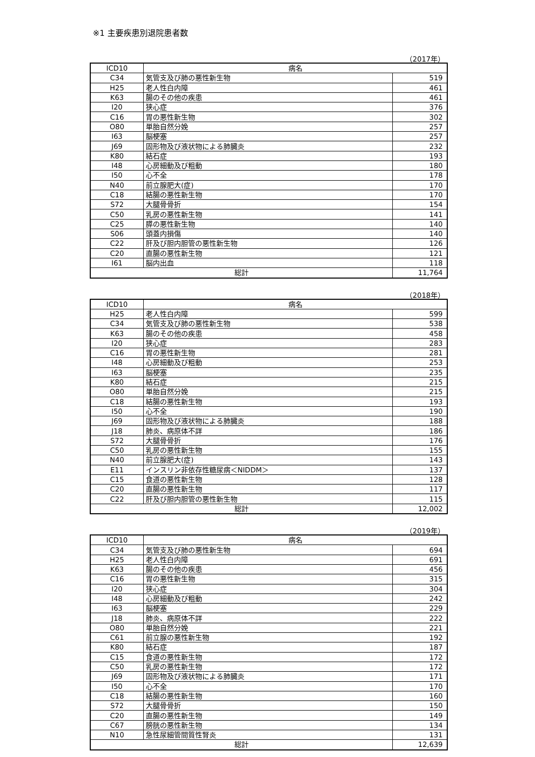※1 主要疾患別退院患者数
（2017年）
| ICD10 | 病名 | |
| --- | --- | --- |
| C34 | 気管支及び肺の悪性新生物 | 519 |
| H25 | 老人性白内障 | 461 |
| K63 | 腸のその他の疾患 | 461 |
| I20 | 狭心症 | 376 |
| C16 | 胃の悪性新生物 | 302 |
| O80 | 単胎自然分娩 | 257 |
| I63 | 脳梗塞 | 257 |
| J69 | 固形物及び液状物による肺臓炎 | 232 |
| K80 | 結石症 | 193 |
| I48 | 心房細動及び粗動 | 180 |
| I50 | 心不全 | 178 |
| N40 | 前立腺肥大(症) | 170 |
| C18 | 結腸の悪性新生物 | 170 |
| S72 | 大腿骨骨折 | 154 |
| C50 | 乳房の悪性新生物 | 141 |
| C25 | 膵の悪性新生物 | 140 |
| S06 | 頭蓋内損傷 | 140 |
| C22 | 肝及び胆内胆管の悪性新生物 | 126 |
| C20 | 直腸の悪性新生物 | 121 |
| I61 | 脳内出血 | 118 |
| 総計 | | 11,764 |
（2018年）
| ICD10 | 病名 | |
| --- | --- | --- |
| H25 | 老人性白内障 | 599 |
| C34 | 気管支及び肺の悪性新生物 | 538 |
| K63 | 腸のその他の疾患 | 458 |
| I20 | 狭心症 | 283 |
| C16 | 胃の悪性新生物 | 281 |
| I48 | 心房細動及び粗動 | 253 |
| I63 | 脳梗塞 | 235 |
| K80 | 結石症 | 215 |
| O80 | 単胎自然分娩 | 215 |
| C18 | 結腸の悪性新生物 | 193 |
| I50 | 心不全 | 190 |
| J69 | 固形物及び液状物による肺臓炎 | 188 |
| J18 | 肺炎、病原体不詳 | 186 |
| S72 | 大腿骨骨折 | 176 |
| C50 | 乳房の悪性新生物 | 155 |
| N40 | 前立腺肥大(症) | 143 |
| E11 | インスリン非依存性糖尿病＜NIDDM＞ | 137 |
| C15 | 食道の悪性新生物 | 128 |
| C20 | 直腸の悪性新生物 | 117 |
| C22 | 肝及び胆内胆管の悪性新生物 | 115 |
| 総計 | | 12,002 |
（2019年）
| ICD10 | 病名 | |
| --- | --- | --- |
| C34 | 気管支及び肺の悪性新生物 | 694 |
| H25 | 老人性白内障 | 691 |
| K63 | 腸のその他の疾患 | 456 |
| C16 | 胃の悪性新生物 | 315 |
| I20 | 狭心症 | 304 |
| I48 | 心房細動及び粗動 | 242 |
| I63 | 脳梗塞 | 229 |
| J18 | 肺炎、病原体不詳 | 222 |
| O80 | 単胎自然分娩 | 221 |
| C61 | 前立腺の悪性新生物 | 192 |
| K80 | 結石症 | 187 |
| C15 | 食道の悪性新生物 | 172 |
| C50 | 乳房の悪性新生物 | 172 |
| J69 | 固形物及び液状物による肺臓炎 | 171 |
| I50 | 心不全 | 170 |
| C18 | 結腸の悪性新生物 | 160 |
| S72 | 大腿骨骨折 | 150 |
| C20 | 直腸の悪性新生物 | 149 |
| C67 | 膀胱の悪性新生物 | 134 |
| N10 | 急性尿細管間質性腎炎 | 131 |
| 総計 | | 12,639 |